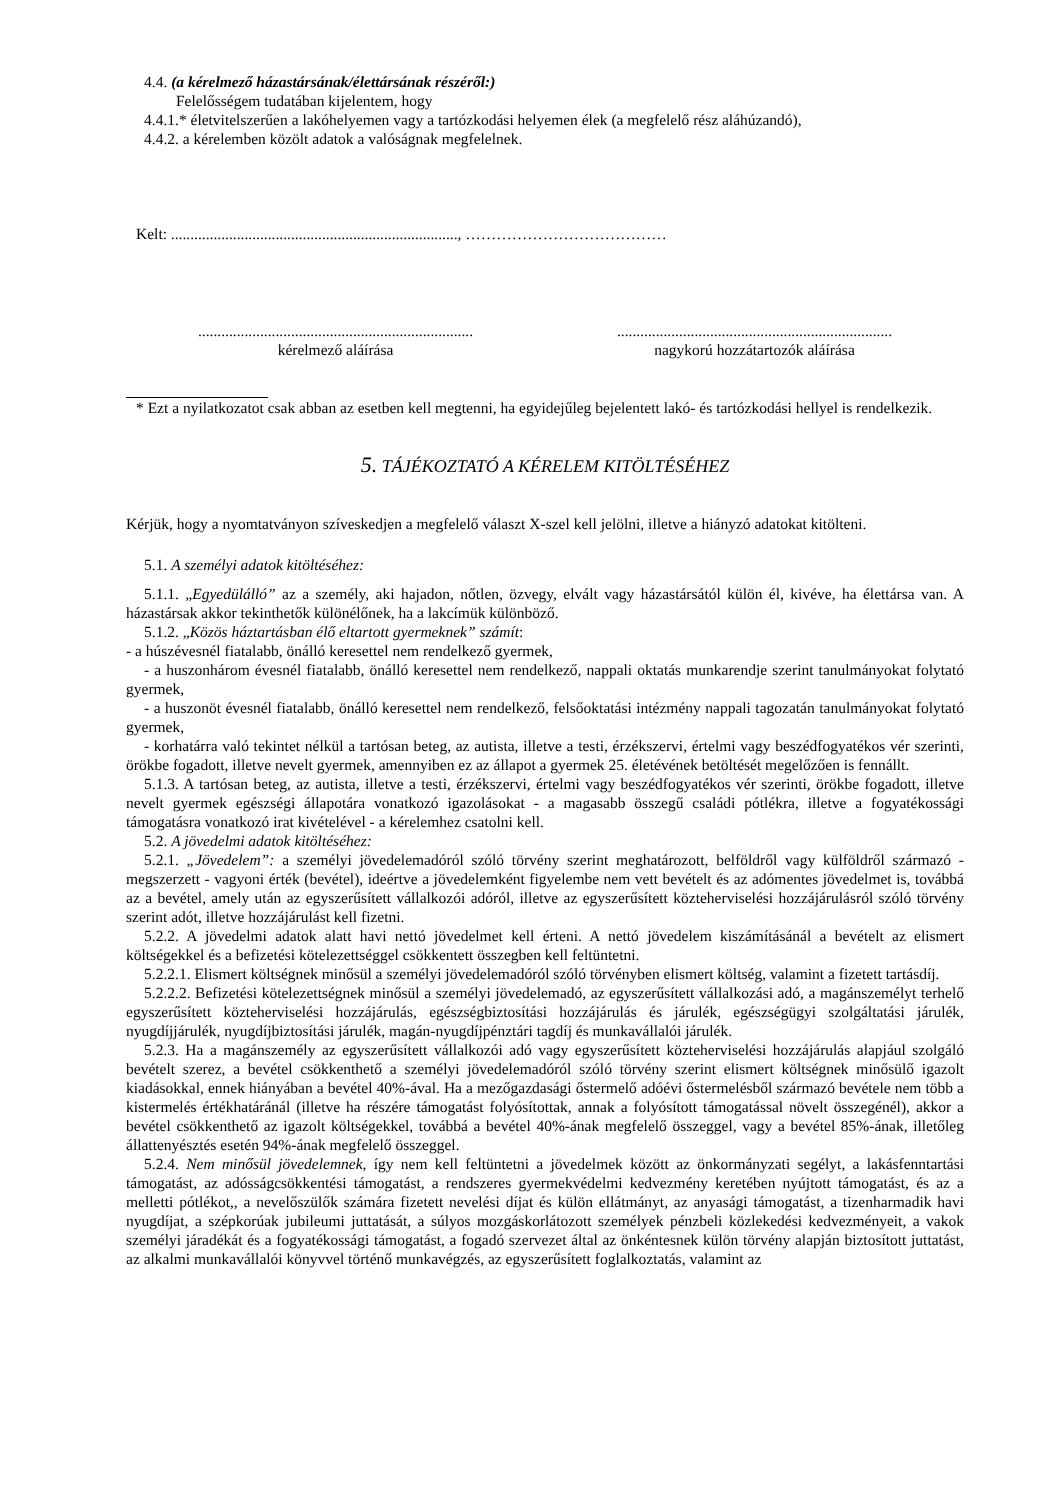4.4. (a kérelmező házastársának/élettársának részéről:)
Felelősségem tudatában kijelentem, hogy
4.4.1.* életvitelszerűen a lakóhelyemen vagy a tartózkodási helyemen élek (a megfelelő rész aláhúzandó),
4.4.2. a kérelemben közölt adatok a valóságnak megfelelnek.
Kelt: .........................................................................., …………………………………
.......................................................................
kérelmező aláírása
.......................................................................
nagykorú hozzátartozók aláírása
* Ezt a nyilatkozatot csak abban az esetben kell megtenni, ha egyidejűleg bejelentett lakó- és tartózkodási hellyel is rendelkezik.
5. TÁJÉKOZTATÓ A KÉRELEM KITÖLTÉSÉHEZ
Kérjük, hogy a nyomtatványon szíveskedjen a megfelelő választ X-szel kell jelölni, illetve a hiányzó adatokat kitölteni.
5.1. A személyi adatok kitöltéséhez:
5.1.1. „Egyedülálló” az a személy, aki hajadon, nőtlen, özvegy, elvált vagy házastársától külön él, kivéve, ha élettársa van. A házastársak akkor tekinthetők különélőnek, ha a lakcímük különböző.
5.1.2. „Közös háztartásban élő eltartott gyermeknek” számít:
- a húszévesnél fiatalabb, önálló keresettel nem rendelkező gyermek,
- a huszonhárom évesnél fiatalabb, önálló keresettel nem rendelkező, nappali oktatás munkarendje szerint tanulmányokat folytató gyermek,
- a huszonöt évesnél fiatalabb, önálló keresettel nem rendelkező, felsőoktatási intézmény nappali tagozatán tanulmányokat folytató gyermek,
- korhatárra való tekintet nélkül a tartósan beteg, az autista, illetve a testi, érzékszervi, értelmi vagy beszédfogyatékos vér szerinti, örökbe fogadott, illetve nevelt gyermek, amennyiben ez az állapot a gyermek 25. életévének betöltését megelőzően is fennállt.
5.1.3. A tartósan beteg, az autista, illetve a testi, érzékszervi, értelmi vagy beszédfogyatékos vér szerinti, örökbe fogadott, illetve nevelt gyermek egészségi állapotára vonatkozó igazolásokat - a magasabb összegű családi pótlékra, illetve a fogyatékossági támogatásra vonatkozó irat kivételével - a kérelemhez csatolni kell.
5.2. A jövedelmi adatok kitöltéséhez:
5.2.1. „Jövedelem”: a személyi jövedelemadóról szóló törvény szerint meghatározott, belföldről vagy külföldről származó - megszerzett - vagyoni érték (bevétel), ideértve a jövedelemként figyelembe nem vett bevételt és az adómentes jövedelmet is, továbbá az a bevétel, amely után az egyszerűsített vállalkozói adóról, illetve az egyszerűsített közteherviselési hozzájárulásról szóló törvény szerint adót, illetve hozzájárulást kell fizetni.
5.2.2. A jövedelmi adatok alatt havi nettó jövedelmet kell érteni. A nettó jövedelem kiszámításánál a bevételt az elismert költségekkel és a befizetési kötelezettséggel csökkentett összegben kell feltüntetni.
5.2.2.1. Elismert költségnek minősül a személyi jövedelemadóról szóló törvényben elismert költség, valamint a fizetett tartásdíj.
5.2.2.2. Befizetési kötelezettségnek minősül a személyi jövedelemadó, az egyszerűsített vállalkozási adó, a magánszemélyt terhelő egyszerűsített közteherviselési hozzájárulás, egészségbiztosítási hozzájárulás és járulék, egészségügyi szolgáltatási járulék, nyugdíjjárulék, nyugdíjbiztosítási járulék, magán-nyugdíjpénztári tagdíj és munkavállalói járulék.
5.2.3. Ha a magánszemély az egyszerűsített vállalkozói adó vagy egyszerűsített közteherviselési hozzájárulás alapjául szolgáló bevételt szerez, a bevétel csökkenthető a személyi jövedelemadóról szóló törvény szerint elismert költségnek minősülő igazolt kiadásokkal, ennek hiányában a bevétel 40%-ával. Ha a mezőgazdasági őstermelő adóévi őstermelésből származó bevétele nem több a kistermelés értékhatáránál (illetve ha részére támogatást folyósítottak, annak a folyósított támogatással növelt összegénél), akkor a bevétel csökkenthető az igazolt költségekkel, továbbá a bevétel 40%-ának megfelelő összeggel, vagy a bevétel 85%-ának, illetőleg állattenyésztés esetén 94%-ának megfelelő összeggel.
5.2.4. Nem minősül jövedelemnek, így nem kell feltüntetni a jövedelmek között az önkormányzati segélyt, a lakásfenntartási támogatást, az adósságcsökkentési támogatást, a rendszeres gyermekvédelmi kedvezmény keretében nyújtott támogatást, és az a melletti pótlékot,, a nevelőszülők számára fizetett nevelési díjat és külön ellátmányt, az anyasági támogatást, a tizenharmadik havi nyugdíjat, a szépkorúak jubileumi juttatását, a súlyos mozgáskorlátozott személyek pénzbeli közlekedési kedvezményeit, a vakok személyi járadékát és a fogyatékossági támogatást, a fogadó szervezet által az önkéntesnek külön törvény alapján biztosított juttatást, az alkalmi munkavállalói könyvvel történő munkavégzés, az egyszerűsített foglalkoztatás, valamint az